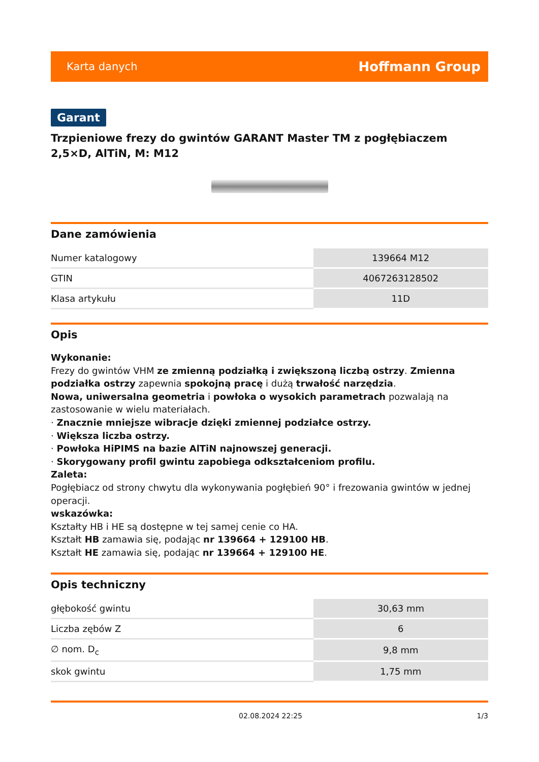Karta danych Hoffmann Group
Garant
Trzpieniowe frezy do gwintów GARANT Master TM z pogłębiaczem 2,5×D, AlTiN, M: M12
Dane zamówienia
| Numer katalogowy | 139664 M12 |
| GTIN | 4067263128502 |
| Klasa artykułu | 11D |
Opis
Wykonanie:
Frezy do gwintów VHM ze zmienną podziałką i zwiększoną liczbą ostrzy. Zmienna podziałka ostrzy zapewnia spokojną pracę i dużą trwałość narzędzia.
Nowa, uniwersalna geometria i powłoka o wysokich parametrach pozwalają na zastosowanie w wielu materiałach.
· Znacznie mniejsze wibracje dzięki zmiennej podziałce ostrzy.
· Większa liczba ostrzy.
· Powłoka HiPIMS na bazie AlTiN najnowszej generacji.
· Skorygowany profil gwintu zapobiega odkształceniom profilu.
Zaleta:
Pogłębiacz od strony chwytu dla wykonywania pogłębień 90° i frezowania gwintów w jednej operacji.
wskazówka:
Kształty HB i HE są dostępne w tej samej cenie co HA.
Kształt HB zamawia się, podając nr 139664 + 129100 HB.
Kształt HE zamawia się, podając nr 139664 + 129100 HE.
Opis techniczny
| głębokość gwintu | 30,63 mm |
| Liczba zębów Z | 6 |
| ∅ nom. D<sub>c</sub> | 9,8 mm |
| skok gwintu | 1,75 mm |
02.08.2024 22:25 1/3